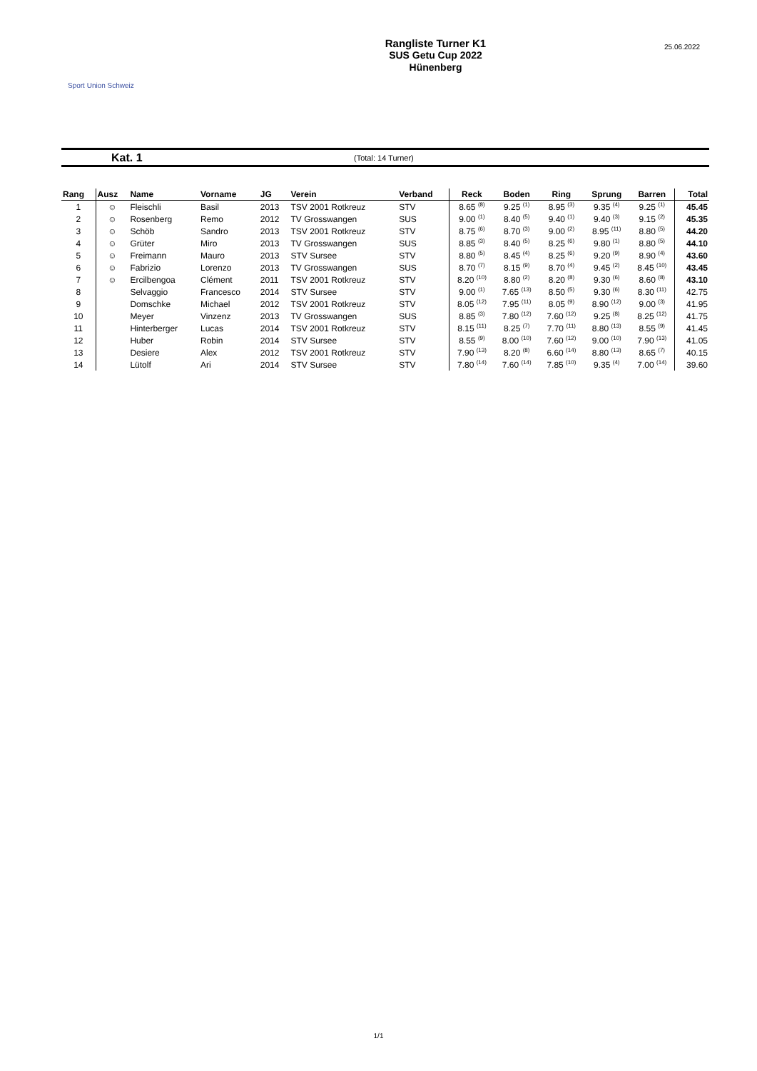Sport Union Schweiz
Rangliste Turner K1
SUS Getu Cup 2022
Hünenberg
25.06.2022
Kat. 1 (Total: 14 Turner)
| Rang | Ausz | Name | Vorname | JG | Verein | Verband | Reck | Boden | Ring | Sprung | Barren | Total |
| --- | --- | --- | --- | --- | --- | --- | --- | --- | --- | --- | --- | --- |
| 1 | ☺ | Fleischli | Basil | 2013 | TSV 2001 Rotkreuz | STV | 8.65 (8) | 9.25 (1) | 8.95 (3) | 9.35 (4) | 9.25 (1) | 45.45 |
| 2 | ☺ | Rosenberg | Remo | 2012 | TV Grosswangen | SUS | 9.00 (1) | 8.40 (5) | 9.40 (1) | 9.40 (3) | 9.15 (2) | 45.35 |
| 3 | ☺ | Schöb | Sandro | 2013 | TSV 2001 Rotkreuz | STV | 8.75 (6) | 8.70 (3) | 9.00 (2) | 8.95 (11) | 8.80 (5) | 44.20 |
| 4 | ☺ | Grüter | Miro | 2013 | TV Grosswangen | SUS | 8.85 (3) | 8.40 (5) | 8.25 (6) | 9.80 (1) | 8.80 (5) | 44.10 |
| 5 | ☺ | Freimann | Mauro | 2013 | STV Sursee | STV | 8.80 (5) | 8.45 (4) | 8.25 (6) | 9.20 (9) | 8.90 (4) | 43.60 |
| 6 | ☺ | Fabrizio | Lorenzo | 2013 | TV Grosswangen | SUS | 8.70 (7) | 8.15 (9) | 8.70 (4) | 9.45 (2) | 8.45 (10) | 43.45 |
| 7 | ☺ | Ercilbengoa | Clément | 2011 | TSV 2001 Rotkreuz | STV | 8.20 (10) | 8.80 (2) | 8.20 (8) | 9.30 (6) | 8.60 (8) | 43.10 |
| 8 | | Selvaggio | Francesco | 2014 | STV Sursee | STV | 9.00 (1) | 7.65 (13) | 8.50 (5) | 9.30 (6) | 8.30 (11) | 42.75 |
| 9 | | Domschke | Michael | 2012 | TSV 2001 Rotkreuz | STV | 8.05 (12) | 7.95 (11) | 8.05 (9) | 8.90 (12) | 9.00 (3) | 41.95 |
| 10 | | Meyer | Vinzenz | 2013 | TV Grosswangen | SUS | 8.85 (3) | 7.80 (12) | 7.60 (12) | 9.25 (8) | 8.25 (12) | 41.75 |
| 11 | | Hinterberger | Lucas | 2014 | TSV 2001 Rotkreuz | STV | 8.15 (11) | 8.25 (7) | 7.70 (11) | 8.80 (13) | 8.55 (9) | 41.45 |
| 12 | | Huber | Robin | 2014 | STV Sursee | STV | 8.55 (9) | 8.00 (10) | 7.60 (12) | 9.00 (10) | 7.90 (13) | 41.05 |
| 13 | | Desiere | Alex | 2012 | TSV 2001 Rotkreuz | STV | 7.90 (13) | 8.20 (8) | 6.60 (14) | 8.80 (13) | 8.65 (7) | 40.15 |
| 14 | | Lütolf | Ari | 2014 | STV Sursee | STV | 7.80 (14) | 7.60 (14) | 7.85 (10) | 9.35 (4) | 7.00 (14) | 39.60 |
1/1